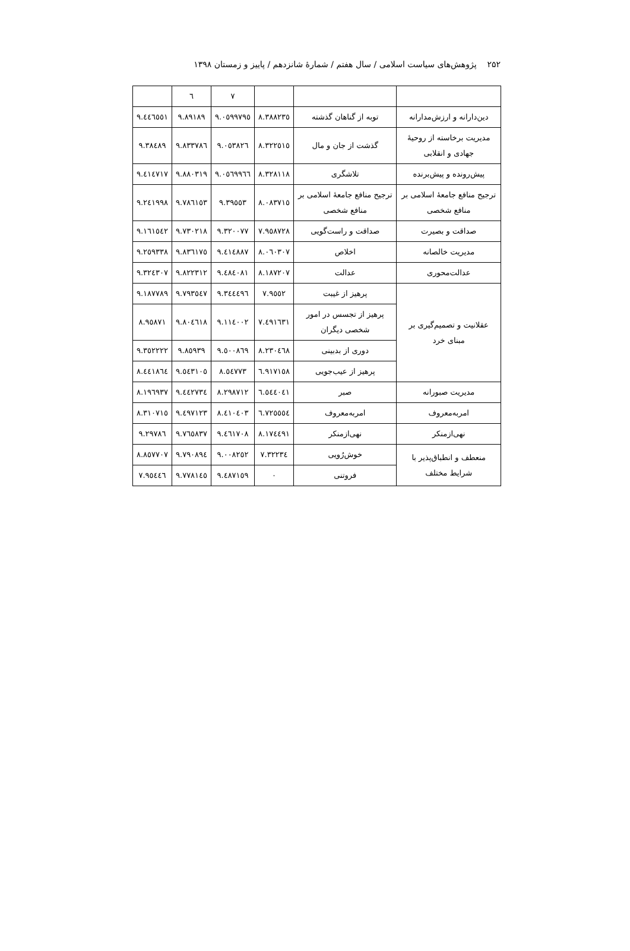۲۵۲ پژوهش‌های سیاست اسلامی / سال هفتم / شمارهٔ شانزدهم / پاییز و زمستان ۱۳۹۸
| | | | ٧ | ٦ | |
| دین‌دارانه و ارزش‌مدارانه | توبه از گناهان گذشته | ٨.٣٨٨٢٣٥ | ٩.٠٥٩٩٧٩٥ | ٩.٨٩١٨٩ | ٩.٤٤٦٥٥١ |
| مدیریت برخاسته از روحیهٔ جهادی و انقلابی | گذشت از جان و مال | ٨.٣٢٢٥١٥ | ٩.٠٥٣٨٢٦ | ٩.٨٣٣٧٨٦ | ٩.٣٨٤٨٩ |
| پیش‌رونده و پیش‌برنده | تلاشگری | ٨.٣٢٨١١٨ | ٩.٠٥٦٩٩٦٦ | ٩.٨٨٠٣١٩ | ٩.٤١٤٧١٧ |
| ترجیح منافع جامعهٔ اسلامی بر منافع شخصی | ترجیح منافع جامعهٔ اسلامی بر منافع شخصی | ٨.٠٨٣٧١٥ | ٩.٣٩٥٥٣ | ٩.٧٨٦١٥٣ | ٩.٢٤١٩٩٨ |
| صداقت و بصیرت | صداقت و راست‌گویی | ٧.٩٥٨٧٢٨ | ٩.٣٢٠٠٧٧ | ٩.٧٣٠٢١٨ | ٩.١٦١٥٤٢ |
| مدیریت خالصانه | اخلاص | ٨.٠٦٠٣٠٧ | ٩.٤١٤٨٨٧ | ٩.٨٣٦١٧٥ | ٩.٢٥٩٣٣٨ |
| عدالت‌محوری | عدالت | ٨.١٨٧٢٠٧ | ٩.٤٨٤٠٨١ | ٩.٨٢٢٣١٢ | ٩.٣٢٤٣٠٧ |
| عقلانیت و تصمیم‌گیری بر مبنای خرد | پرهیز از غیبت | ٧.٩٥٥٢ | ٩.٣٤٤٤٩٦ | ٩.٧٩٣٥٤٧ | ٩.١٨٧٧٨٩ |
| | پرهیز از تجسس در امور شخصی دیگران | ٧.٤٩١٦٣١ | ٩.١١٤٠٠٢ | ٩.٨٠٤٦١٨ | ٨.٩٥٨٧١ |
| | دوری از بدبینی | ٨.٢٣٠٤٦٨ | ٩.٥٠٠٨٦٩ | ٩.٨٥٩٣٩ | ٩.٣٥٢٢٢٢ |
| | پرهیز از عیب‌جویی | ٦.٩١٧١٥٨ | ٨.٥٤٧٧٣ | ٩.٥٤٣١٠٥ | ٨.٤٤١٨٦٤ |
| مدیریت صبورانه | صبر | ٦.٥٤٤٠٤١ | ٨.٢٩٨٧١٢ | ٩.٤٤٢٧٣٤ | ٨.١٩٦٩٣٧ |
| امربه‌معروف | امربه‌معروف | ٦.٧٢٥٥٥٤ | ٨.٤١٠٤٠٣ | ٩.٤٩٧١٢٣ | ٨.٣١٠٧١٥ |
| نهی‌ازمنکر | نهی‌ازمنکر | ٨.١٧٤٤٩١ | ٩.٤٦١٧٠٨ | ٩.٧٦٥٨٣٧ | ٩.٢٩٧٨٦ |
| منعطف و انطباق‌پذیر با شرایط مختلف | خوش‌رُویی | ٧.٣٢٢٣٤ | ٩.٠٠٨٢٥٢ | ٩.٧٩٠٨٩٤ | ٨.٨٥٧٧٠٧ |
| | فروتنی | ٠ | ٩.٤٨٧١٥٩ | ٩.٧٧٨١٤٥ | ٧.٩٥٤٤٦ |